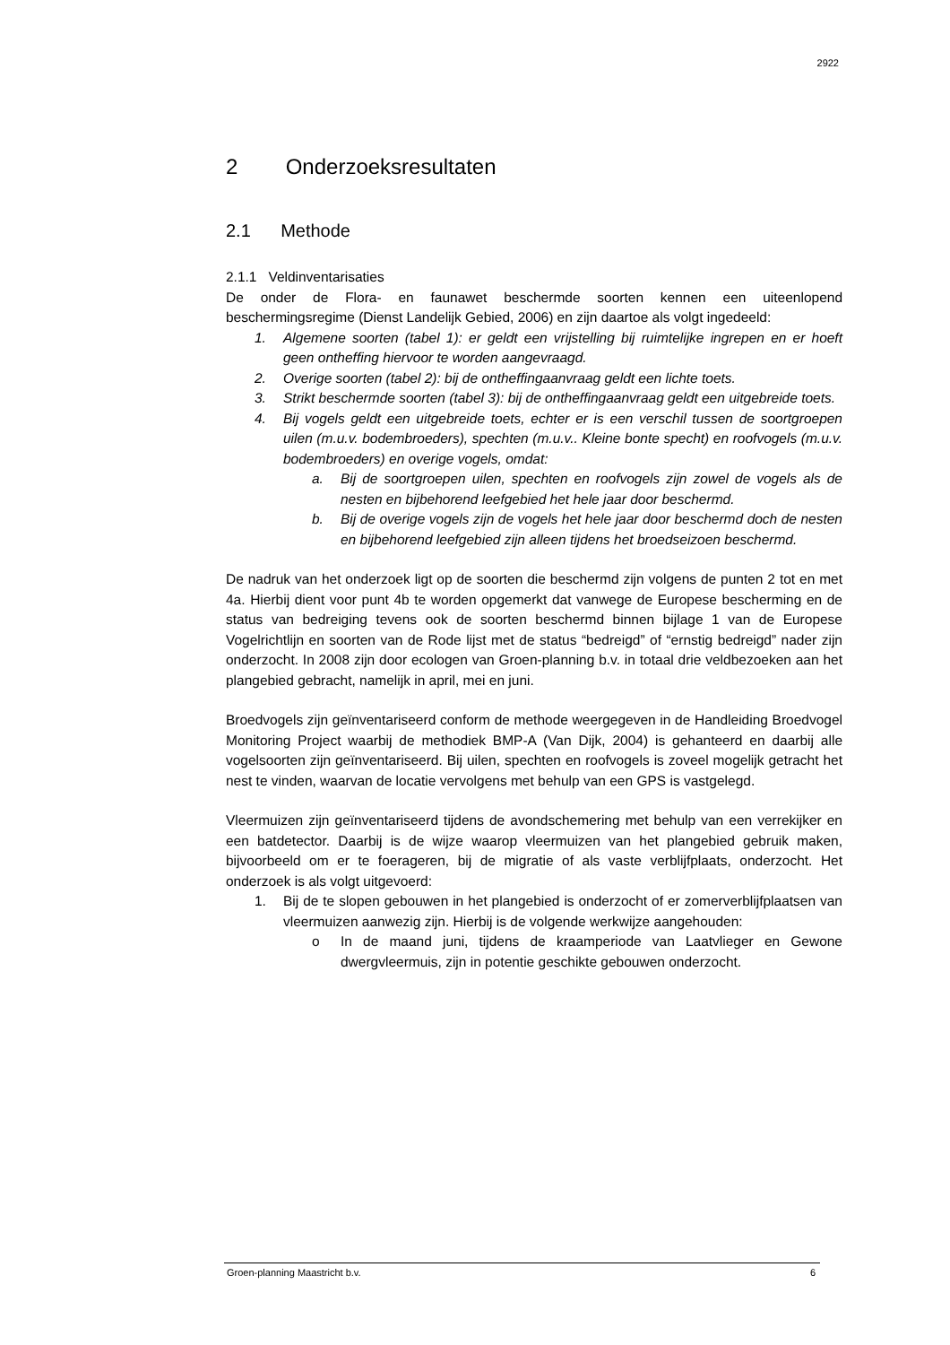2922
2 Onderzoeksresultaten
2.1 Methode
2.1.1 Veldinventarisaties
De onder de Flora- en faunawet beschermde soorten kennen een uiteenlopend beschermingsregime (Dienst Landelijk Gebied, 2006) en zijn daartoe als volgt ingedeeld:
1. Algemene soorten (tabel 1): er geldt een vrijstelling bij ruimtelijke ingrepen en er hoeft geen ontheffing hiervoor te worden aangevraagd.
2. Overige soorten (tabel 2): bij de ontheffingaanvraag geldt een lichte toets.
3. Strikt beschermde soorten (tabel 3): bij de ontheffingaanvraag geldt een uitgebreide toets.
4. Bij vogels geldt een uitgebreide toets, echter er is een verschil tussen de soortgroepen uilen (m.u.v. bodembroeders), spechten (m.u.v.. Kleine bonte specht) en roofvogels (m.u.v. bodembroeders) en overige vogels, omdat:
a. Bij de soortgroepen uilen, spechten en roofvogels zijn zowel de vogels als de nesten en bijbehorend leefgebied het hele jaar door beschermd.
b. Bij de overige vogels zijn de vogels het hele jaar door beschermd doch de nesten en bijbehorend leefgebied zijn alleen tijdens het broedseizoen beschermd.
De nadruk van het onderzoek ligt op de soorten die beschermd zijn volgens de punten 2 tot en met 4a. Hierbij dient voor punt 4b te worden opgemerkt dat vanwege de Europese bescherming en de status van bedreiging tevens ook de soorten beschermd binnen bijlage 1 van de Europese Vogelrichtlijn en soorten van de Rode lijst met de status “bedreigd” of “ernstig bedreigd” nader zijn onderzocht. In 2008 zijn door ecologen van Groen-planning b.v. in totaal drie veldbezoeken aan het plangebied gebracht, namelijk in april, mei en juni.
Broedvogels zijn geïnventariseerd conform de methode weergegeven in de Handleiding Broedvogel Monitoring Project waarbij de methodiek BMP-A (Van Dijk, 2004) is gehanteerd en daarbij alle vogelsoorten zijn geïnventariseerd. Bij uilen, spechten en roofvogels is zoveel mogelijk getracht het nest te vinden, waarvan de locatie vervolgens met behulp van een GPS is vastgelegd.
Vleermuizen zijn geïnventariseerd tijdens de avondschemering met behulp van een verrekijker en een batdetector. Daarbij is de wijze waarop vleermuizen van het plangebied gebruik maken, bijvoorbeeld om er te foerageren, bij de migratie of als vaste verblijfplaats, onderzocht. Het onderzoek is als volgt uitgevoerd:
1. Bij de te slopen gebouwen in het plangebied is onderzocht of er zomerverblijfplaatsen van vleermuizen aanwezig zijn. Hierbij is de volgende werkwijze aangehouden:
o In de maand juni, tijdens de kraamperiode van Laatvlieger en Gewone dwergvleermuis, zijn in potentie geschikte gebouwen onderzocht.
Groen-planning Maastricht b.v. 6